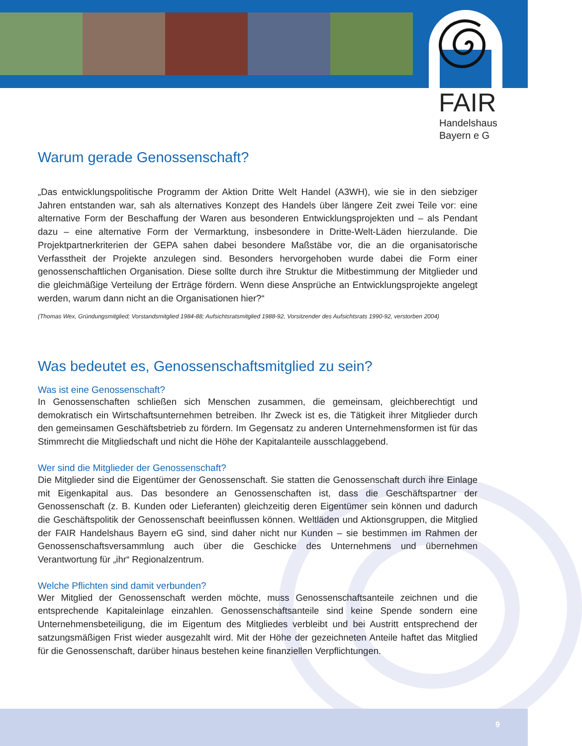FAIR
Handelshaus
Bayern e G
Warum gerade Genossenschaft?
„Das entwicklungspolitische Programm der Aktion Dritte Welt Handel (A3WH), wie sie in den siebziger Jahren entstanden war, sah als alternatives Konzept des Handels über längere Zeit zwei Teile vor: eine alternative Form der Beschaffung der Waren aus besonderen Entwicklungsprojekten und – als Pendant dazu – eine alternative Form der Vermarktung, insbesondere in Dritte-Welt-Läden hierzulande. Die Projektpartnerkriterien der GEPA sahen dabei besondere Maßstäbe vor, die an die organisatorische Verfasstheit der Projekte anzulegen sind. Besonders hervorgehoben wurde dabei die Form einer genossenschaftlichen Organisation. Diese sollte durch ihre Struktur die Mitbestimmung der Mitglieder und die gleichmäßige Verteilung der Erträge fördern. Wenn diese Ansprüche an Entwicklungsprojekte angelegt werden, warum dann nicht an die Organisationen hier?“
(Thomas Wex, Gründungsmitglied; Vorstandsmitglied 1984-88; Aufsichtsratsmitglied 1988-92, Vorsitzender des Aufsichtsrats 1990-92, verstorben 2004)
Was bedeutet es, Genossenschaftsmitglied zu sein?
Was ist eine Genossenschaft?
In Genossenschaften schließen sich Menschen zusammen, die gemeinsam, gleichberechtigt und demokratisch ein Wirtschaftsunternehmen betreiben. Ihr Zweck ist es, die Tätigkeit ihrer Mitglieder durch den gemeinsamen Geschäftsbetrieb zu fördern. Im Gegensatz zu anderen Unternehmensformen ist für das Stimmrecht die Mitgliedschaft und nicht die Höhe der Kapitalanteile ausschlaggebend.
Wer sind die Mitglieder der Genossenschaft?
Die Mitglieder sind die Eigentümer der Genossenschaft. Sie statten die Genossenschaft durch ihre Einlage mit Eigenkapital aus. Das besondere an Genossenschaften ist, dass die Geschäftspartner der Genossenschaft (z. B. Kunden oder Lieferanten) gleichzeitig deren Eigentümer sein können und dadurch die Geschäftspolitik der Genossenschaft beeinflussen können. Weltläden und Aktionsgruppen, die Mitglied der FAIR Handelshaus Bayern eG sind, sind daher nicht nur Kunden – sie bestimmen im Rahmen der Genossenschaftsversammlung auch über die Geschicke des Unternehmens und übernehmen Verantwortung für „ihr“ Regionalzentrum.
Welche Pflichten sind damit verbunden?
Wer Mitglied der Genossenschaft werden möchte, muss Genossenschaftsanteile zeichnen und die entsprechende Kapitaleinlage einzahlen. Genossenschaftsanteile sind keine Spende sondern eine Unternehmensbeteiligung, die im Eigentum des Mitgliedes verbleibt und bei Austritt entsprechend der satzungsmäßigen Frist wieder ausgezahlt wird. Mit der Höhe der gezeichneten Anteile haftet das Mitglied für die Genossenschaft, darüber hinaus bestehen keine finanziellen Verpflichtungen.
9